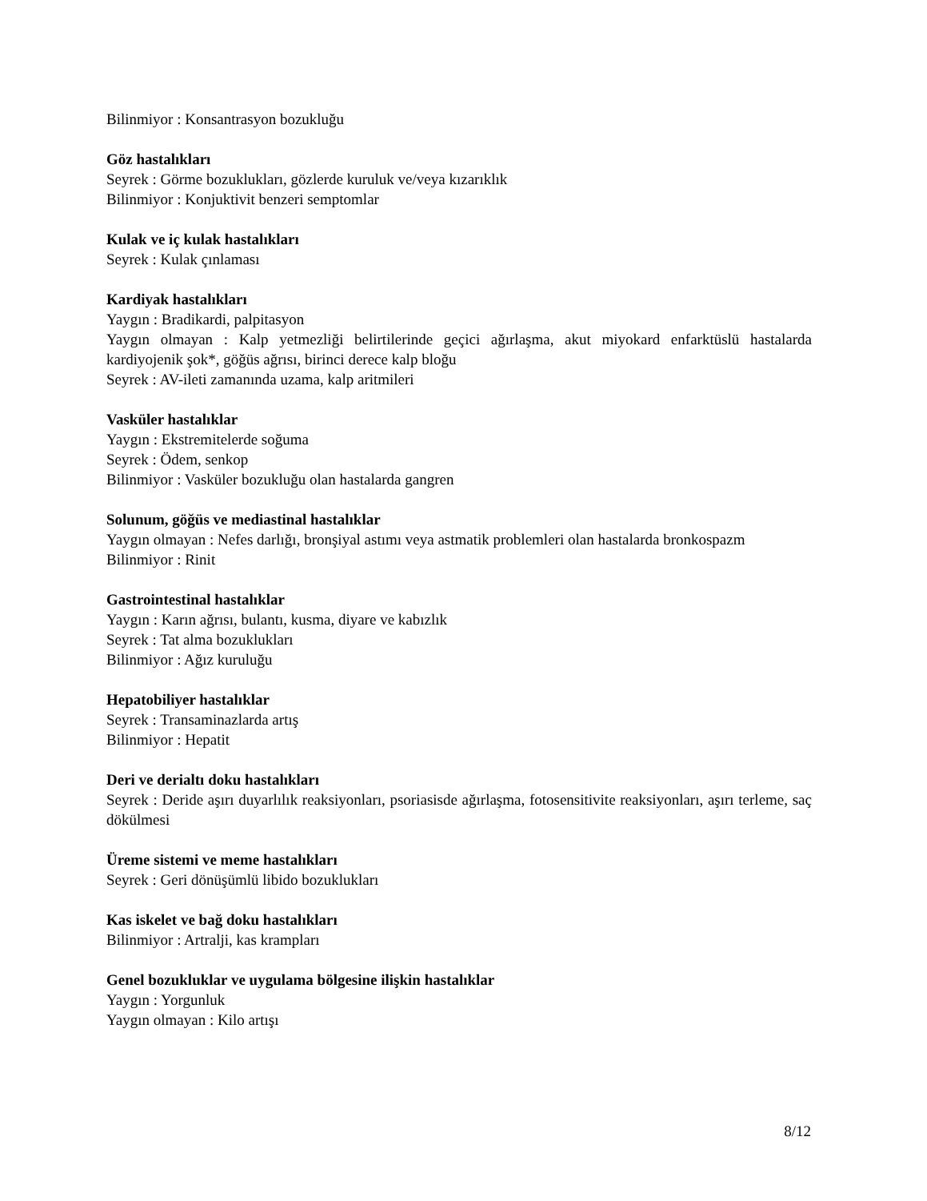Bilinmiyor : Konsantrasyon bozukluğu
Göz hastalıkları
Seyrek : Görme bozuklukları, gözlerde kuruluk ve/veya kızarıklık
Bilinmiyor : Konjuktivit benzeri semptomlar
Kulak ve iç kulak hastalıkları
Seyrek : Kulak çınlaması
Kardiyak hastalıkları
Yaygın : Bradikardi, palpitasyon
Yaygın olmayan : Kalp yetmezliği belirtilerinde geçici ağırlaşma, akut miyokard enfarktüslü hastalarda kardiyojenik şok*, göğüs ağrısı, birinci derece kalp bloğu
Seyrek : AV-ileti zamanında uzama, kalp aritmileri
Vasküler hastalıklar
Yaygın : Ekstremitelerde soğuma
Seyrek : Ödem, senkop
Bilinmiyor : Vasküler bozukluğu olan hastalarda gangren
Solunum, göğüs ve mediastinal hastalıklar
Yaygın olmayan : Nefes darlığı, bronşiyal astımı veya astmatik problemleri olan hastalarda bronkospazm
Bilinmiyor : Rinit
Gastrointestinal hastalıklar
Yaygın : Karın ağrısı, bulantı, kusma, diyare ve kabızlık
Seyrek : Tat alma bozuklukları
Bilinmiyor : Ağız kuruluğu
Hepatobiliyer hastalıklar
Seyrek : Transaminazlarda artış
Bilinmiyor : Hepatit
Deri ve derialtı doku hastalıkları
Seyrek : Deride aşırı duyarlılık reaksiyonları, psoriasisde ağırlaşma, fotosensitivite reaksiyonları, aşırı terleme, saç dökülmesi
Üreme sistemi ve meme hastalıkları
Seyrek : Geri dönüşümlü libido bozuklukları
Kas iskelet ve bağ doku hastalıkları
Bilinmiyor : Artralji, kas krampları
Genel bozukluklar ve uygulama bölgesine ilişkin hastalıklar
Yaygın : Yorgunluk
Yaygın olmayan : Kilo artışı
8/12